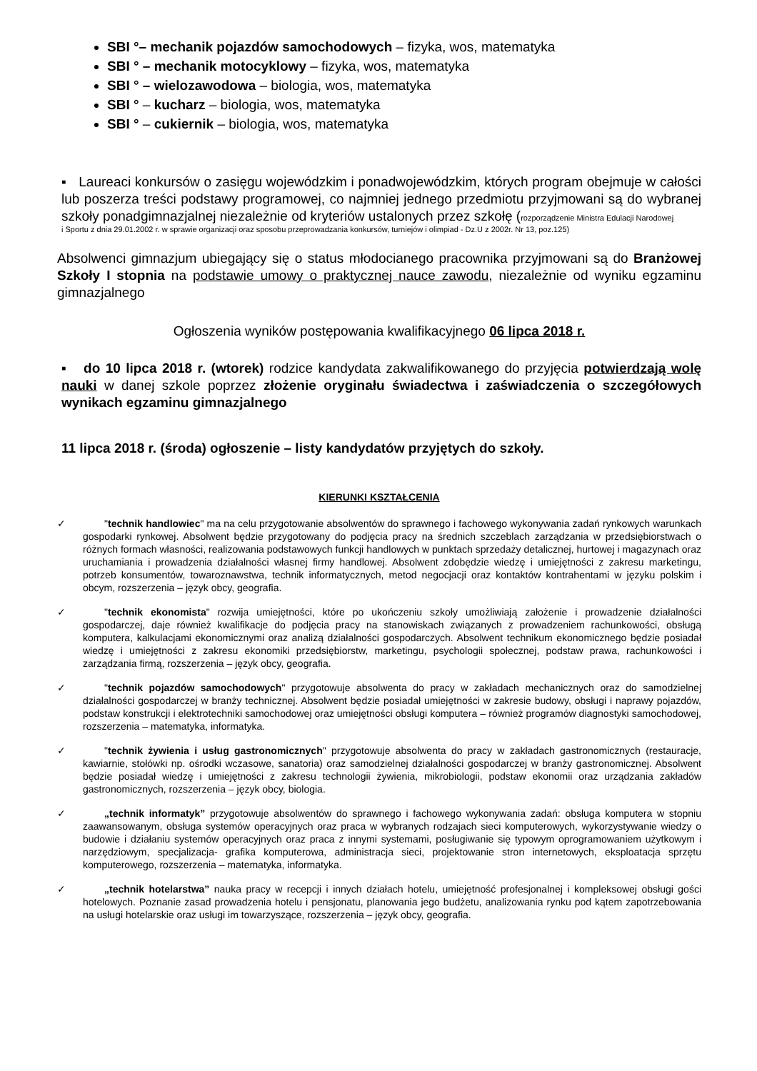SBI °– mechanik pojazdów samochodowych – fizyka, wos, matematyka
SBI ° – mechanik motocyklowy – fizyka, wos, matematyka
SBI ° – wielozawodowa – biologia, wos, matematyka
SBI ° – kucharz – biologia, wos, matematyka
SBI ° – cukiernik – biologia, wos, matematyka
▪ Laureaci konkursów o zasięgu wojewódzkim i ponadwojewódzkim, których program obejmuje w całości lub poszerza treści podstawy programowej, co najmniej jednego przedmiotu przyjmowani są do wybranej szkoły ponadgimnazjalnej niezależnie od kryteriów ustalonych przez szkołę (rozporządzenie Ministra Edulacji Narodowej
i Sportu z dnia 29.01.2002 r. w sprawie organizacji oraz sposobu przeprowadzania konkursów, turniejów i olimpiad - Dz.U z 2002r. Nr 13, poz.125)
Absolwenci gimnazjum ubiegający się o status młodocianego pracownika przyjmowani są do Branżowej Szkoły I stopnia na podstawie umowy o praktycznej nauce zawodu, niezależnie od wyniku egzaminu gimnazjalnego
Ogłoszenia wyników postępowania kwalifikacyjnego 06 lipca 2018 r.
▪ do 10 lipca 2018 r. (wtorek) rodzice kandydata zakwalifikowanego do przyjęcia potwierdzają wolę nauki w danej szkole poprzez złożenie oryginału świadectwa i zaświadczenia o szczegółowych wynikach egzaminu gimnazjalnego
11 lipca 2018 r. (środa) ogłoszenie – listy kandydatów przyjętych do szkoły.
KIERUNKI KSZTAŁCENIA
✓ "technik handlowiec" ma na celu przygotowanie absolwentów do sprawnego i fachowego wykonywania zadań rynkowych warunkach gospodarki rynkowej. Absolwent będzie przygotowany do podjęcia pracy na średnich szczeblach zarządzania w przedsiębiorstwach o różnych formach własności, realizowania podstawowych funkcji handlowych w punktach sprzedaży detalicznej, hurtowej i magazynach oraz uruchamiania i prowadzenia działalności własnej firmy handlowej. Absolwent zdobędzie wiedzę i umiejętności z zakresu marketingu, potrzeb konsumentów, towaroznawstwa, technik informatycznych, metod negocjacji oraz kontaktów kontrahentami w języku polskim i obcym, rozszerzenia – język obcy, geografia.
✓ "technik ekonomista" rozwija umiejętności, które po ukończeniu szkoły umożliwiają założenie i prowadzenie działalności gospodarczej, daje również kwalifikacje do podjęcia pracy na stanowiskach związanych z prowadzeniem rachunkowości, obsługą komputera, kalkulacjami ekonomicznymi oraz analizą działalności gospodarczych. Absolwent technikum ekonomicznego będzie posiadał wiedzę i umiejętności z zakresu ekonomiki przedsiębiorstw, marketingu, psychologii społecznej, podstaw prawa, rachunkowości i zarządzania firmą, rozszerzenia – język obcy, geografia.
✓ "technik pojazdów samochodowych" przygotowuje absolwenta do pracy w zakładach mechanicznych oraz do samodzielnej działalności gospodarczej w branży technicznej. Absolwent będzie posiadał umiejętności w zakresie budowy, obsługi i naprawy pojazdów, podstaw konstrukcji i elektrotechniki samochodowej oraz umiejętności obsługi komputera – również programów diagnostyki samochodowej, rozszerzenia – matematyka, informatyka.
✓ "technik żywienia i usług gastronomicznych" przygotowuje absolwenta do pracy w zakładach gastronomicznych (restauracje, kawiarnie, stołówki np. ośrodki wczasowe, sanatoria) oraz samodzielnej działalności gospodarczej w branży gastronomicznej. Absolwent będzie posiadał wiedzę i umiejętności z zakresu technologii żywienia, mikrobiologii, podstaw ekonomii oraz urządzania zakładów gastronomicznych, rozszerzenia – język obcy, biologia.
✓ „technik informatyk” przygotowuje absolwentów do sprawnego i fachowego wykonywania zadań: obsługa komputera w stopniu zaawansowanym, obsługa systemów operacyjnych oraz praca w wybranych rodzajach sieci komputerowych, wykorzystywanie wiedzy o budowie i działaniu systemów operacyjnych oraz praca z innymi systemami, posługiwanie się typowym oprogramowaniem użytkowym i narzędziowym, specjalizacja- grafika komputerowa, administracja sieci, projektowanie stron internetowych, eksploatacja sprzętu komputerowego, rozszerzenia – matematyka, informatyka.
✓ „technik hotelarstwa” nauka pracy w recepcji i innych działach hotelu, umiejętność profesjonalnej i kompleksowej obsługi gości hotelowych. Poznanie zasad prowadzenia hotelu i pensjonatu, planowania jego budżetu, analizowania rynku pod kątem zapotrzebowania na usługi hotelarskie oraz usługi im towarzyszące, rozszerzenia – język obcy, geografia.